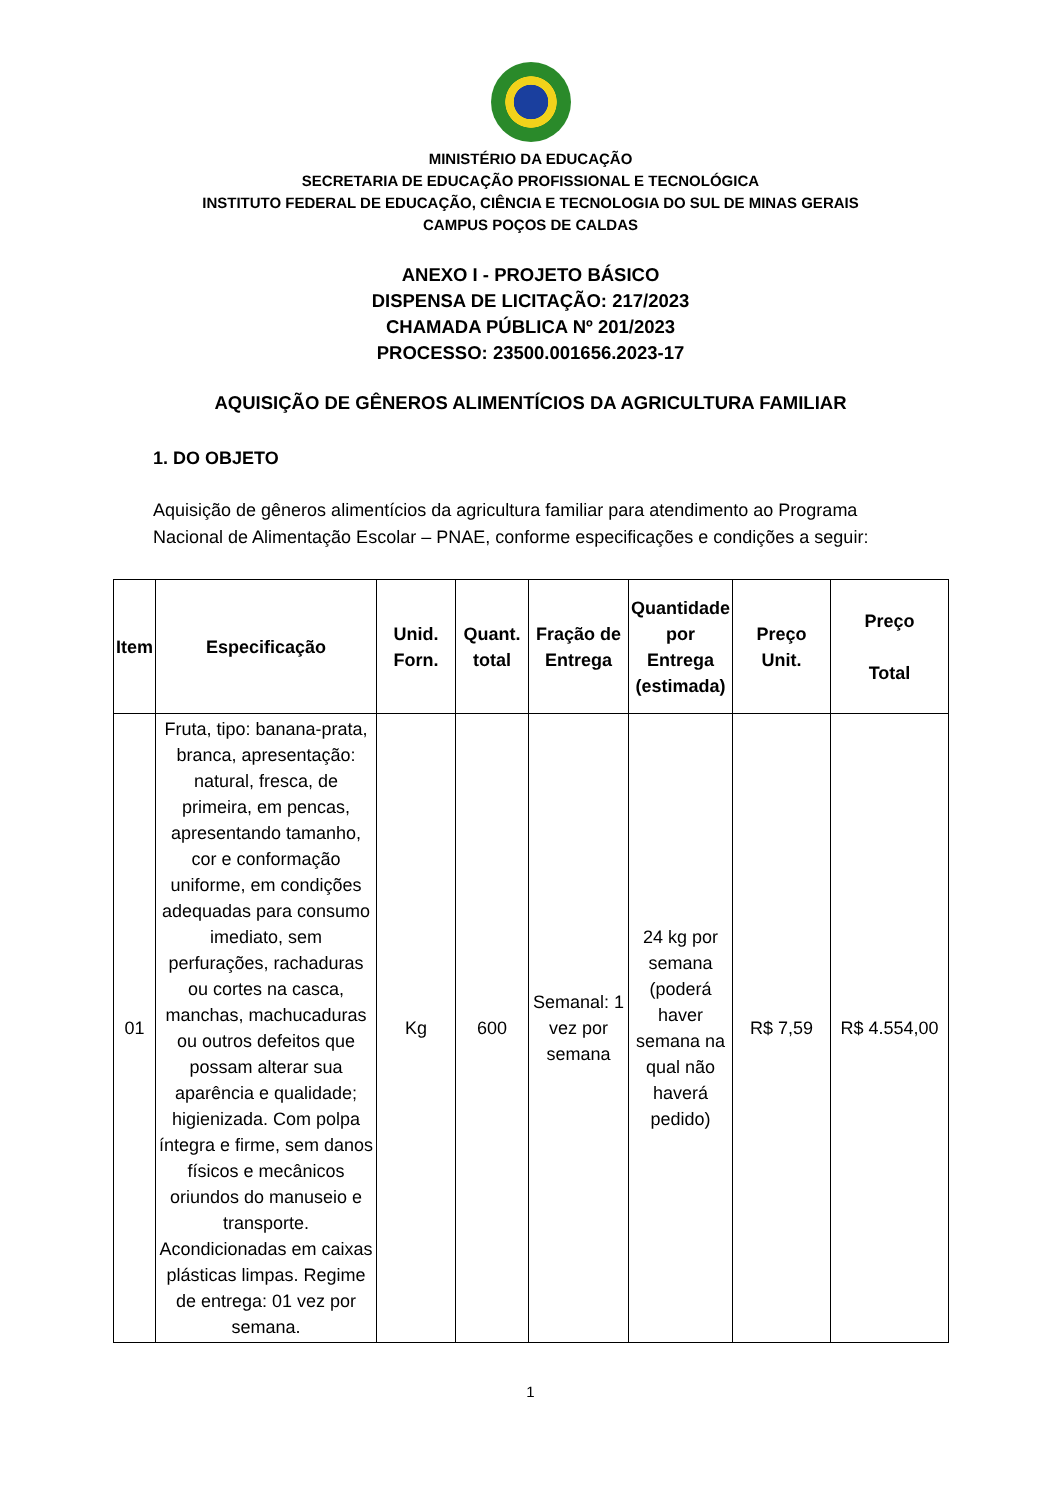MINISTÉRIO DA EDUCAÇÃO
SECRETARIA DE EDUCAÇÃO PROFISSIONAL E TECNOLÓGICA
INSTITUTO FEDERAL DE EDUCAÇÃO, CIÊNCIA E TECNOLOGIA DO SUL DE MINAS GERAIS
CAMPUS POÇOS DE CALDAS
ANEXO I - PROJETO BÁSICO
DISPENSA DE LICITAÇÃO: 217/2023
CHAMADA PÚBLICA Nº 201/2023
PROCESSO: 23500.001656.2023-17
AQUISIÇÃO DE GÊNEROS ALIMENTÍCIOS DA AGRICULTURA FAMILIAR
1. DO OBJETO
Aquisição de gêneros alimentícios da agricultura familiar para atendimento ao Programa Nacional de Alimentação Escolar – PNAE, conforme especificações e condições a seguir:
| Item | Especificação | Unid. Forn. | Quant. total | Fração de Entrega | Quantidade por Entrega (estimada) | Preço Unit. | Preço Total |
| --- | --- | --- | --- | --- | --- | --- | --- |
| 01 | Fruta, tipo: banana-prata, branca, apresentação: natural, fresca, de primeira, em pencas, apresentando tamanho, cor e conformação uniforme, em condições adequadas para consumo imediato, sem perfurações, rachaduras ou cortes na casca, manchas, machucaduras ou outros defeitos que possam alterar sua aparência e qualidade; higienizada. Com polpa íntegra e firme, sem danos físicos e mecânicos oriundos do manuseio e transporte. Acondicionadas em caixas plásticas limpas. Regime de entrega: 01 vez por semana. | Kg | 600 | Semanal: 1 vez por semana | 24 kg por semana (poderá haver semana na qual não haverá pedido) | R$ 7,59 | R$ 4.554,00 |
1